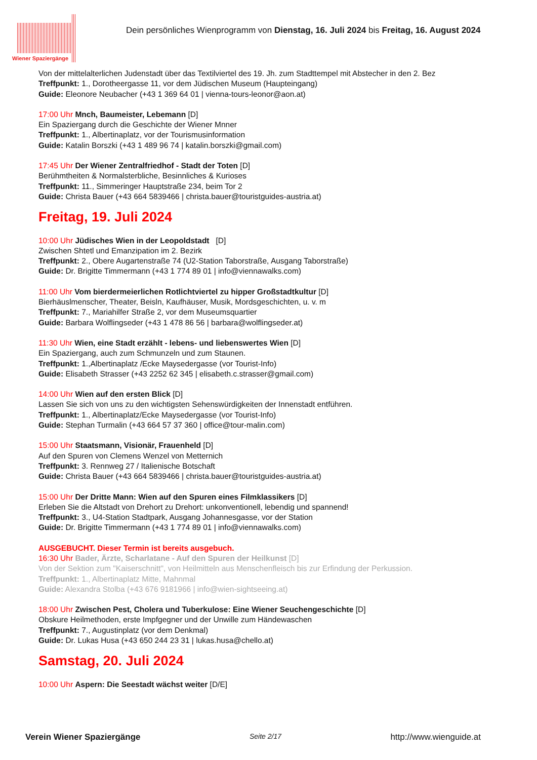Wiener Spaziergänge
Dein persönliches Wienprogramm von Dienstag, 16. Juli 2024 bis Freitag, 16. August 2024
Von der mittelalterlichen Judenstadt über das Textilviertel des 19. Jh. zum Stadttempel mit Abstecher in den 2. Bez
Treffpunkt: 1., Dorotheergasse 11, vor dem Jüdischen Museum (Haupteingang)
Guide: Eleonore Neubacher (+43 1 369 64 01 | vienna-tours-leonor@aon.at)
17:00 Uhr Mnch, Baumeister, Lebemann [D]
Ein Spaziergang durch die Geschichte der Wiener Mnner
Treffpunkt: 1., Albertinaplatz, vor der Tourismusinformation
Guide: Katalin Borszki (+43 1 489 96 74 | katalin.borszki@gmail.com)
17:45 Uhr Der Wiener Zentralfriedhof - Stadt der Toten [D]
Berühmtheiten & Normalsterbliche, Besinnliches & Kurioses
Treffpunkt: 11., Simmeringer Hauptstraße 234, beim Tor 2
Guide: Christa Bauer (+43 664 5839466 | christa.bauer@touristguides-austria.at)
Freitag, 19. Juli 2024
10:00 Uhr Jüdisches Wien in der Leopoldstadt [D]
Zwischen Shtetl und Emanzipation im 2. Bezirk
Treffpunkt: 2., Obere Augartenstraße 74 (U2-Station Taborstraße, Ausgang Taborstraße)
Guide: Dr. Brigitte Timmermann (+43 1 774 89 01 | info@viennawalks.com)
11:00 Uhr Vom bierdermeierlichen Rotlichtviertel zu hipper Großstadtkultur [D]
Bierhäuslmenscher, Theater, Beisln, Kaufhäuser, Musik, Mordsgeschichten, u. v. m
Treffpunkt: 7., Mariahilfer Straße 2, vor dem Museumsquartier
Guide: Barbara Wolflingseder (+43 1 478 86 56 | barbara@wolflingseder.at)
11:30 Uhr Wien, eine Stadt erzählt - lebens- und liebenswertes Wien [D]
Ein Spaziergang, auch zum Schmunzeln und zum Staunen.
Treffpunkt: 1.,Albertinaplatz /Ecke Maysedergasse (vor Tourist-Info)
Guide: Elisabeth Strasser (+43 2252 62 345 | elisabeth.c.strasser@gmail.com)
14:00 Uhr Wien auf den ersten Blick [D]
Lassen Sie sich von uns zu den wichtigsten Sehenswürdigkeiten der Innenstadt entführen.
Treffpunkt: 1., Albertinaplatz/Ecke Maysedergasse (vor Tourist-Info)
Guide: Stephan Turmalin (+43 664 57 37 360 | office@tour-malin.com)
15:00 Uhr Staatsmann, Visionär, Frauenheld [D]
Auf den Spuren von Clemens Wenzel von Metternich
Treffpunkt: 3. Rennweg 27 / Italienische Botschaft
Guide: Christa Bauer (+43 664 5839466 | christa.bauer@touristguides-austria.at)
15:00 Uhr Der Dritte Mann: Wien auf den Spuren eines Filmklassikers [D]
Erleben Sie die Altstadt von Drehort zu Drehort: unkonventionell, lebendig und spannend!
Treffpunkt: 3., U4-Station Stadtpark, Ausgang Johannesgasse, vor der Station
Guide: Dr. Brigitte Timmermann (+43 1 774 89 01 | info@viennawalks.com)
AUSGEBUCHT. Dieser Termin ist bereits ausgebuch.
16:30 Uhr Bader, Ärzte, Scharlatane - Auf den Spuren der Heilkunst [D]
Von der Sektion zum "Kaiserschnitt", von Heilmitteln aus Menschenfleisch bis zur Erfindung der Perkussion.
Treffpunkt: 1., Albertinaplatz Mitte, Mahnmal
Guide: Alexandra Stolba (+43 676 9181966 | info@wien-sightseeing.at)
18:00 Uhr Zwischen Pest, Cholera und Tuberkulose: Eine Wiener Seuchengeschichte [D]
Obskure Heilmethoden, erste Impfgegner und der Unwille zum Händewaschen
Treffpunkt: 7., Augustinplatz (vor dem Denkmal)
Guide: Dr. Lukas Husa (+43 650 244 23 31 | lukas.husa@chello.at)
Samstag, 20. Juli 2024
10:00 Uhr Aspern: Die Seestadt wächst weiter [D/E]
Verein Wiener Spaziergänge Seite 2/17 http://www.wienguide.at